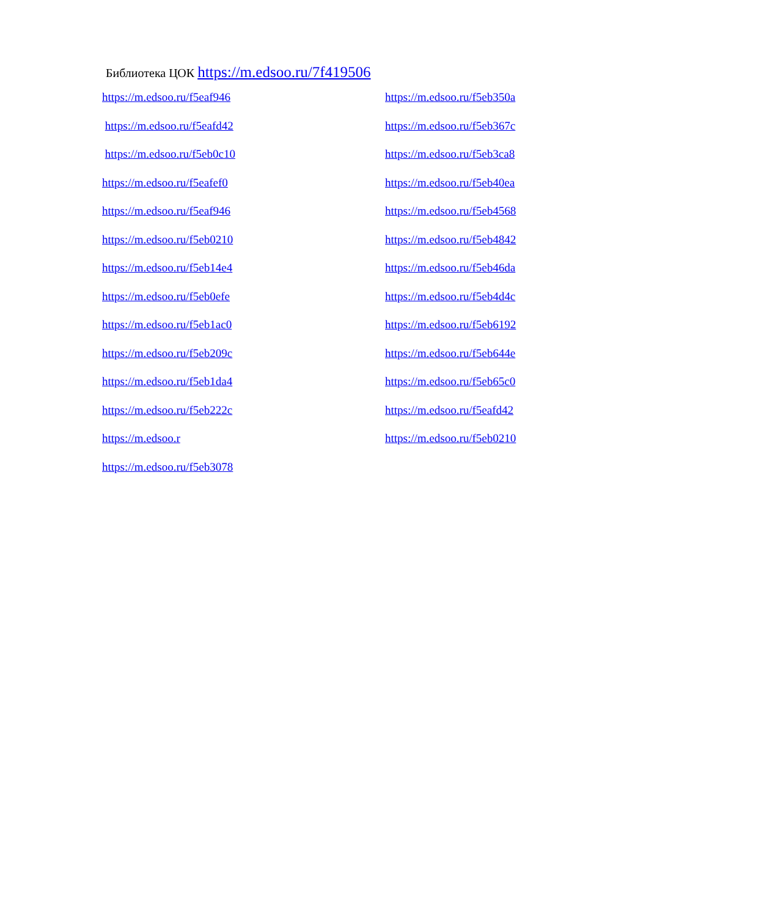Библиотека ЦОК https://m.edsoo.ru/7f419506
https://m.edsoo.ru/f5eaf946
https://m.edsoo.ru/f5eafd42
https://m.edsoo.ru/f5eb0c10
https://m.edsoo.ru/f5eafef0
https://m.edsoo.ru/f5eaf946
https://m.edsoo.ru/f5eb0210
https://m.edsoo.ru/f5eb14e4
https://m.edsoo.ru/f5eb0efe
https://m.edsoo.ru/f5eb1ac0
https://m.edsoo.ru/f5eb209c
https://m.edsoo.ru/f5eb1da4
https://m.edsoo.ru/f5eb222c
https://m.edsoo.r
https://m.edsoo.ru/f5eb3078
https://m.edsoo.ru/f5eb350a
https://m.edsoo.ru/f5eb367c
https://m.edsoo.ru/f5eb3ca8
https://m.edsoo.ru/f5eb40ea
https://m.edsoo.ru/f5eb4568
https://m.edsoo.ru/f5eb4842
https://m.edsoo.ru/f5eb46da
https://m.edsoo.ru/f5eb4d4c
https://m.edsoo.ru/f5eb6192
https://m.edsoo.ru/f5eb644e
https://m.edsoo.ru/f5eb65c0
https://m.edsoo.ru/f5eafd42
https://m.edsoo.ru/f5eb0210